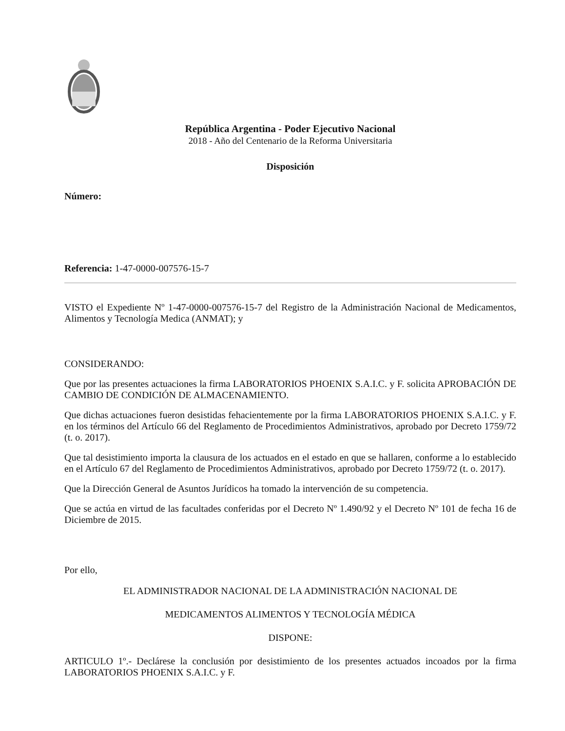República Argentina - Poder Ejecutivo Nacional
2018 - Año del Centenario de la Reforma Universitaria
Disposición
Número:
Referencia: 1-47-0000-007576-15-7
VISTO el Expediente Nº 1-47-0000-007576-15-7 del Registro de la Administración Nacional de Medicamentos, Alimentos y Tecnología Medica (ANMAT); y
CONSIDERANDO:
Que por las presentes actuaciones la firma LABORATORIOS PHOENIX S.A.I.C. y F. solicita APROBACIÓN DE CAMBIO DE CONDICIÓN DE ALMACENAMIENTO.
Que dichas actuaciones fueron desistidas fehacientemente por la firma LABORATORIOS PHOENIX S.A.I.C. y F. en los términos del Artículo 66 del Reglamento de Procedimientos Administrativos, aprobado por Decreto 1759/72 (t. o. 2017).
Que tal desistimiento importa la clausura de los actuados en el estado en que se hallaren, conforme a lo establecido en el Artículo 67 del Reglamento de Procedimientos Administrativos, aprobado por Decreto 1759/72 (t. o. 2017).
Que la Dirección General de Asuntos Jurídicos ha tomado la intervención de su competencia.
Que se actúa en virtud de las facultades conferidas por el Decreto Nº 1.490/92 y el Decreto Nº 101 de fecha 16 de Diciembre de 2015.
Por ello,
EL ADMINISTRADOR NACIONAL DE LA ADMINISTRACIÓN NACIONAL DE
MEDICAMENTOS ALIMENTOS Y TECNOLOGÍA MÉDICA
DISPONE:
ARTICULO 1º.- Declárese la conclusión por desistimiento de los presentes actuados incoados por la firma LABORATORIOS PHOENIX S.A.I.C. y F.